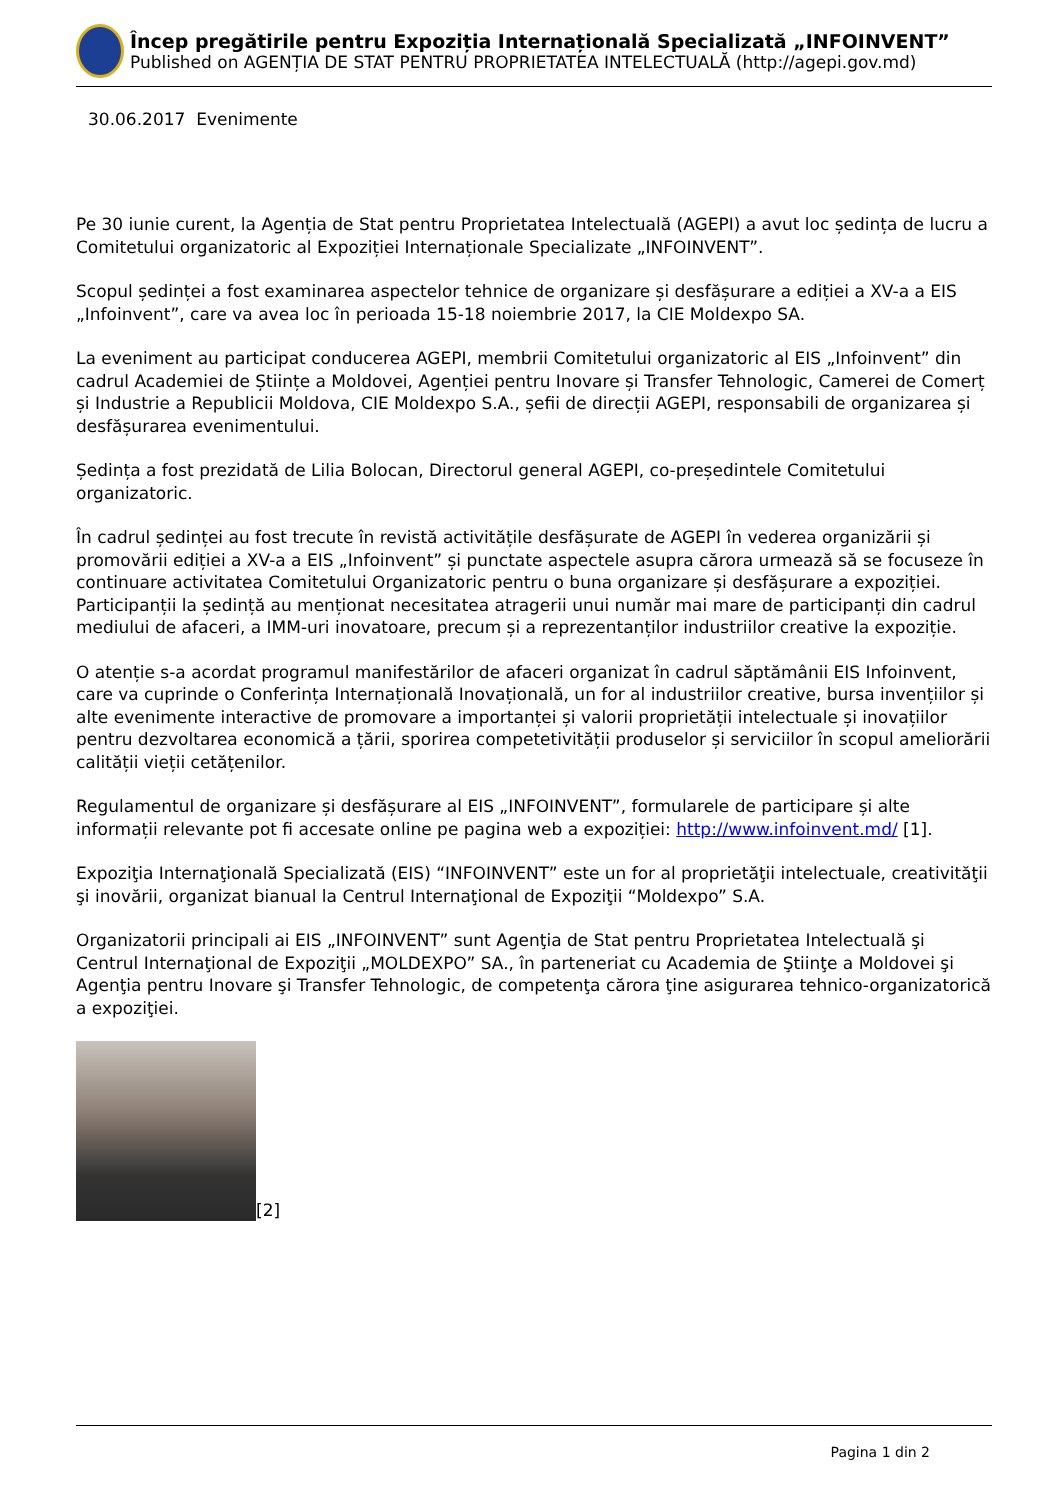Încep pregătirile pentru Expoziția Internațională Specializată „INFOINVENT”
Published on AGENȚIA DE STAT PENTRU PROPRIETATEA INTELECTUALĂ (http://agepi.gov.md)
30.06.2017 Evenimente
Pe 30 iunie curent, la Agenția de Stat pentru Proprietatea Intelectuală (AGEPI) a avut loc ședința de lucru a Comitetului organizatoric al Expoziției Internaționale Specializate „INFOINVENT”.
Scopul ședinței a fost examinarea aspectelor tehnice de organizare și desfășurare a ediției a XV-a a EIS „Infoinvent”, care va avea loc în perioada 15-18 noiembrie 2017, la CIE Moldexpo SA.
La eveniment au participat conducerea AGEPI, membrii Comitetului organizatoric al EIS „Infoinvent” din cadrul Academiei de Științe a Moldovei, Agenției pentru Inovare și Transfer Tehnologic, Camerei de Comerț și Industrie a Republicii Moldova, CIE Moldexpo S.A., șefii de direcții AGEPI, responsabili de organizarea și desfășurarea evenimentului.
Ședința a fost prezidată de Lilia Bolocan, Directorul general AGEPI, co-președintele Comitetului organizatoric.
În cadrul ședinței au fost trecute în revistă activitățile desfășurate de AGEPI în vederea organizării și promovării ediției a XV-a a EIS „Infoinvent” și punctate aspectele asupra cărora urmează să se focuseze în continuare activitatea Comitetului Organizatoric pentru o buna organizare și desfășurare a expoziției. Participanții la ședință au menționat necesitatea atragerii unui număr mai mare de participanți din cadrul mediului de afaceri, a IMM-uri inovatoare, precum și a reprezentanților industriilor creative la expoziție.
O atenție s-a acordat programul manifestărilor de afaceri organizat în cadrul săptămânii EIS Infoinvent, care va cuprinde o Conferința Internațională Inovațională, un for al industriilor creative, bursa invențiilor și alte evenimente interactive de promovare a importanței și valorii proprietății intelectuale și inovațiilor pentru dezvoltarea economică a țării, sporirea competetivității produselor și serviciilor în scopul ameliorării calității vieții cetățenilor.
Regulamentul de organizare și desfășurare al EIS „INFOINVENT”, formularele de participare și alte informații relevante pot fi accesate online pe pagina web a expoziției: http://www.infoinvent.md/ [1].
Expoziţia Internaţională Specializată (EIS) “INFOINVENT” este un for al proprietăţii intelectuale, creativităţii şi inovării, organizat bianual la Centrul Internaţional de Expoziţii “Moldexpo” S.A.
Organizatorii principali ai EIS „INFOINVENT” sunt Agenţia de Stat pentru Proprietatea Intelectuală şi Centrul Internaţional de Expoziţii „MOLDEXPO” SA., în parteneriat cu Academia de Ştiinţe a Moldovei şi Agenţia pentru Inovare şi Transfer Tehnologic, de competenţa cărora ţine asigurarea tehnico-organizatorică a expoziţiei.
[2]
Pagina 1 din 2